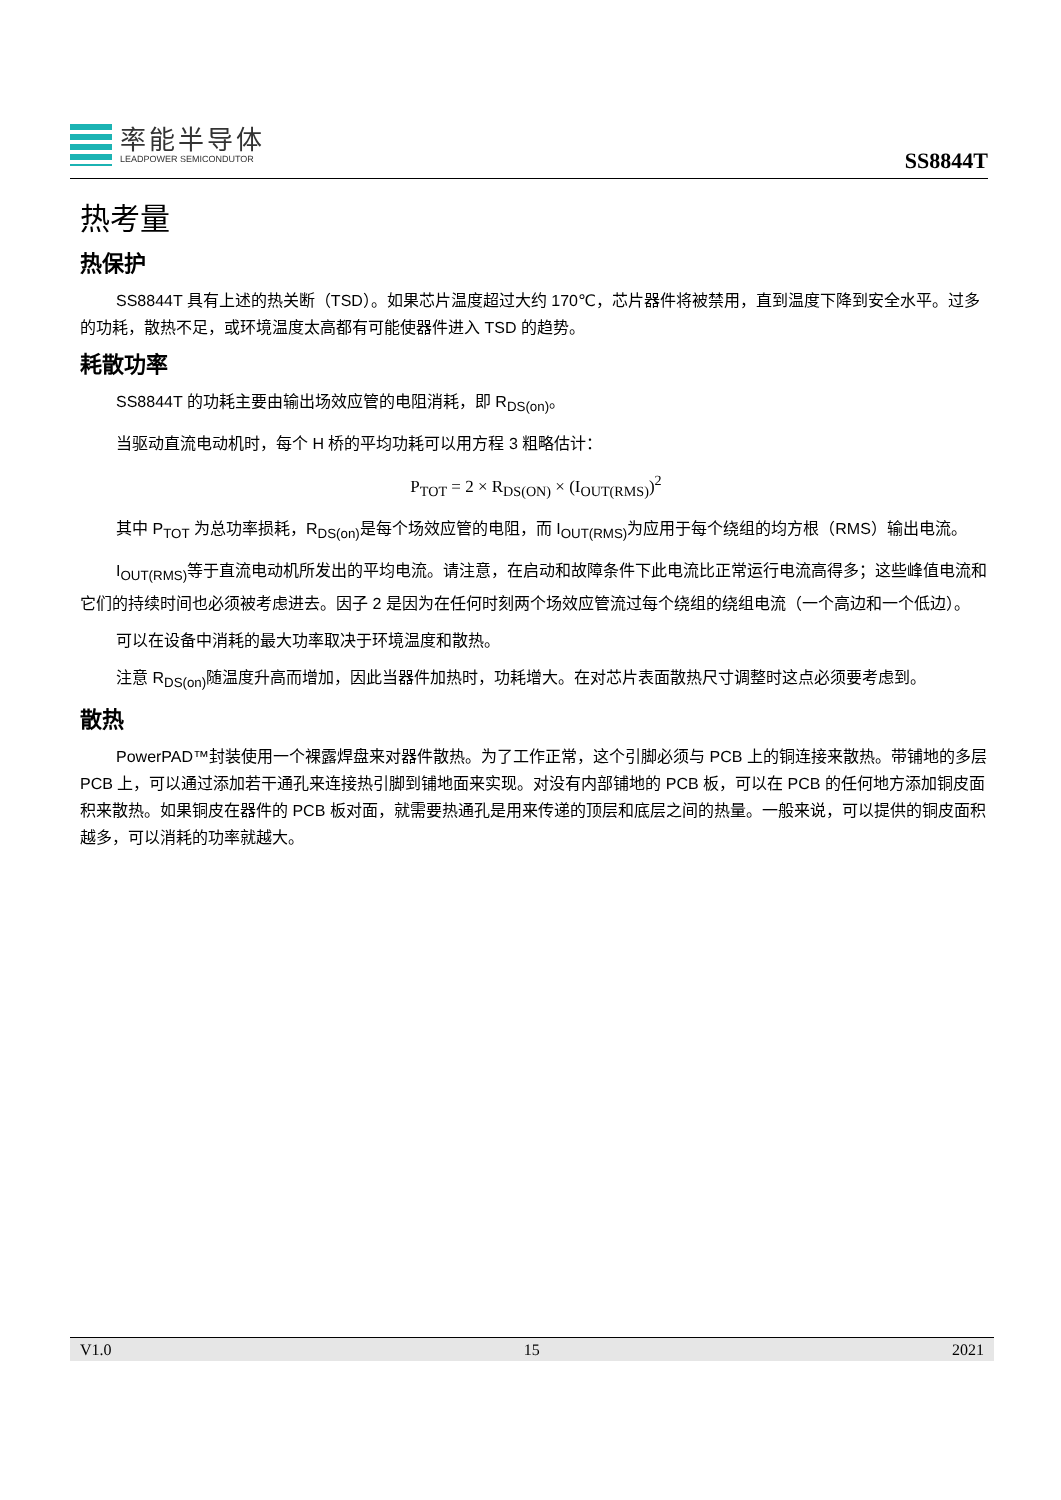率能半导体
LEADPOWER SEMICONDUTOR
SS8844T
热考量
热保护
SS8844T 具有上述的热关断（TSD）。如果芯片温度超过大约 170℃，芯片器件将被禁用，直到温度下降到安全水平。过多的功耗，散热不足，或环境温度太高都有可能使器件进入 TSD 的趋势。
耗散功率
SS8844T 的功耗主要由输出场效应管的电阻消耗，即 R<sub>DS(on)</sub>。
当驱动直流电动机时，每个 H 桥的平均功耗可以用方程 3 粗略估计：
P<sub>TOT</sub> = 2 × R<sub>DS(ON)</sub> × (I<sub>OUT(RMS)</sub>)<sup>2</sup>
其中 P<sub>TOT</sub> 为总功率损耗，R<sub>DS(on)</sub>是每个场效应管的电阻，而 I<sub>OUT(RMS)</sub>为应用于每个绕组的均方根（RMS）输出电流。
I<sub>OUT(RMS)</sub>等于直流电动机所发出的平均电流。请注意，在启动和故障条件下此电流比正常运行电流高得多；这些峰值电流和它们的持续时间也必须被考虑进去。因子 2 是因为在任何时刻两个场效应管流过每个绕组的绕组电流（一个高边和一个低边）。
可以在设备中消耗的最大功率取决于环境温度和散热。
注意 R<sub>DS(on)</sub>随温度升高而增加，因此当器件加热时，功耗增大。在对芯片表面散热尺寸调整时这点必须要考虑到。
散热
PowerPAD™封装使用一个裸露焊盘来对器件散热。为了工作正常，这个引脚必须与 PCB 上的铜连接来散热。带铺地的多层 PCB 上，可以通过添加若干通孔来连接热引脚到铺地面来实现。对没有内部铺地的 PCB 板，可以在 PCB 的任何地方添加铜皮面积来散热。如果铜皮在器件的 PCB 板对面，就需要热通孔是用来传递的顶层和底层之间的热量。一般来说，可以提供的铜皮面积越多，可以消耗的功率就越大。
V1.0 15 2021